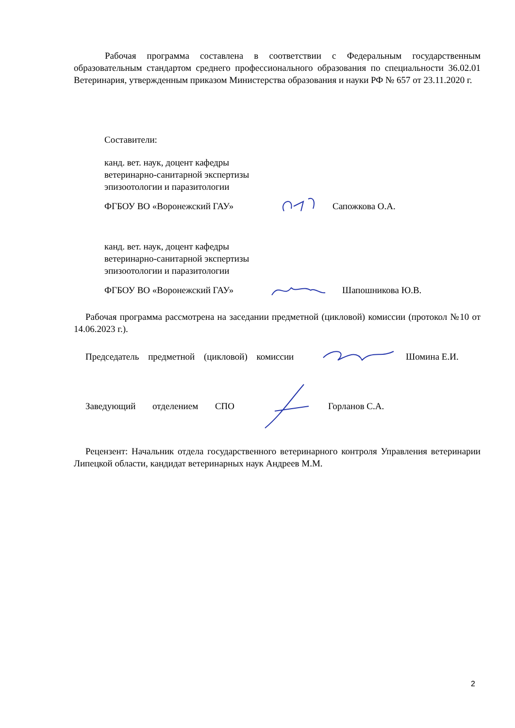Рабочая программа составлена в соответствии с Федеральным государственным образовательным стандартом среднего профессионального образования по специальности 36.02.01 Ветеринария, утвержденным приказом Министерства образования и науки РФ № 657 от 23.11.2020 г.
Составители:
канд. вет. наук, доцент кафедры
ветеринарно-санитарной экспертизы
эпизоотологии и паразитологии
ФГБОУ ВО «Воронежский ГАУ» Сапожкова О.А.
канд. вет. наук, доцент кафедры
ветеринарно-санитарной экспертизы
эпизоотологии и паразитологии
ФГБОУ ВО «Воронежский ГАУ» Шапошникова Ю.В.
Рабочая программа рассмотрена на заседании предметной (цикловой) комиссии (протокол №10 от 14.06.2023 г.).
Председатель предметной (цикловой) комиссии Шомина Е.И.
Заведующий отделением СПО Горланов С.А.
Рецензент: Начальник отдела государственного ветеринарного контроля Управления ветеринарии Липецкой области, кандидат ветеринарных наук Андреев М.М.
2